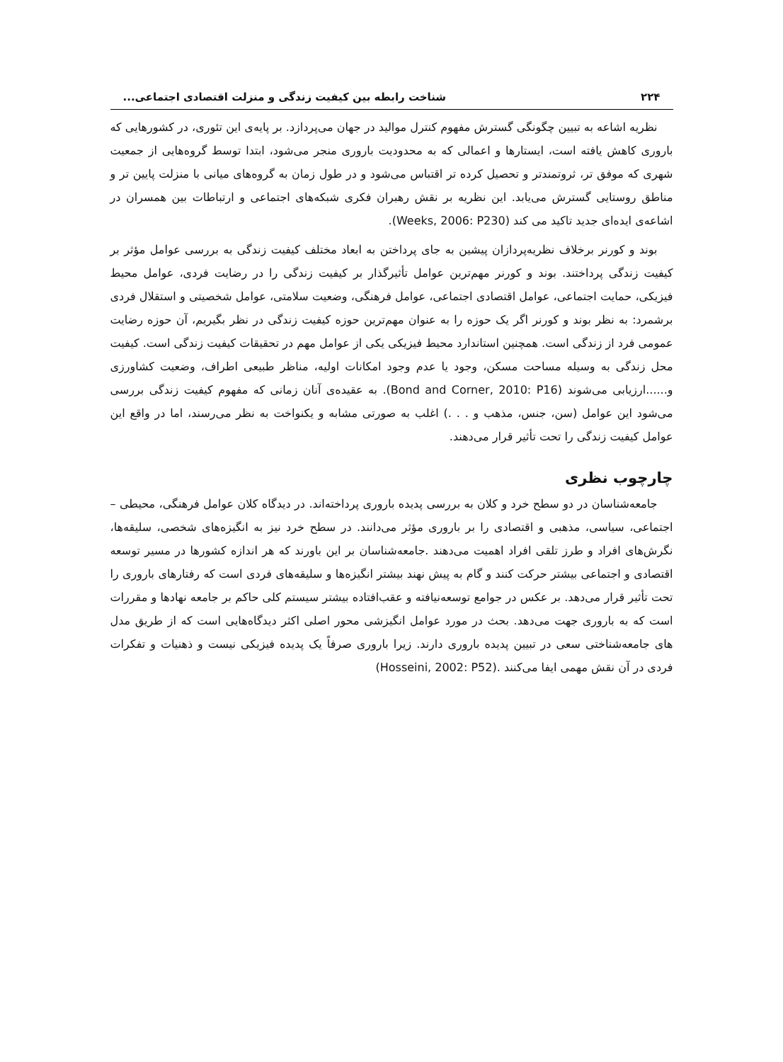۲۲۴ شناخت رابطه بین کیفیت زندگی و منزلت اقتصادی اجتماعی...
نظریه اشاعه به تبیین چگونگی گسترش مفهوم کنترل موالید در جهان می‌پردازد. بر پایه‌ی این تئوری، در کشورهایی که باروری کاهش یافته است، ایستارها و اعمالی که به محدودیت باروری منجر می‌شود، ابتدا توسط گروه‌هایی از جمعیت شهری که موفق تر، ثروتمندتر و تحصیل کرده تر اقتباس می‌شود و در طول زمان به گروه‌های میانی با منزلت پایین تر و مناطق روستایی گسترش می‌یابد. این نظریه بر نقش رهبران فکری شبکه‌های اجتماعی و ارتباطات بین همسران در اشاعه‌ی ایده‌ای جدید تاکید می کند (Weeks, 2006: P230).
بوند و کورنر برخلاف نظریه‌پردازان پیشین به جای پرداختن به ابعاد مختلف کیفیت زندگی به بررسی عوامل مؤثر بر کیفیت زندگی پرداختند. بوند و کورنر مهم‌ترین عوامل تأثیرگذار بر کیفیت زندگی را در رضایت فردی، عوامل محیط فیزیکی، حمایت اجتماعی، عوامل اقتصادی اجتماعی، عوامل فرهنگی، وضعیت سلامتی، عوامل شخصیتی و استقلال فردی برشمرد: به نظر بوند و کورنر اگر یک حوزه را به عنوان مهم‌ترین حوزه کیفیت زندگی در نظر بگیریم، آن حوزه رضایت عمومی فرد از زندگی است. همچنین استاندارد محیط فیزیکی یکی از عوامل مهم در تحقیقات کیفیت زندگی است. کیفیت محل زندگی به وسیله مساحت مسکن، وجود یا عدم وجود امکانات اولیه، مناظر طبیعی اطراف، وضعیت کشاورزی و......ارزیابی می‌شوند (Bond and Corner, 2010: P16). به عقیده‌ی آنان زمانی که مفهوم کیفیت زندگی بررسی می‌شود این عوامل (سن، جنس، مذهب و . . .) اغلب به صورتی مشابه و یکنواخت به نظر می‌رسند، اما در واقع این عوامل کیفیت زندگی را تحت تأثیر قرار می‌دهند.
چارچوب نظری
جامعه‌شناسان در دو سطح خرد و کلان به بررسی پدیده باروری پرداخته‌اند. در دیدگاه کلان عوامل فرهنگی، محیطی – اجتماعی، سیاسی، مذهبی و اقتصادی را بر باروری مؤثر می‌دانند. در سطح خرد نیز به انگیزه‌های شخصی، سلیقه‌ها، نگرش‌های افراد و طرز تلقی افراد اهمیت می‌دهند .جامعه‌شناسان بر این باورند که هر اندازه کشورها در مسیر توسعه اقتصادی و اجتماعی بیشتر حرکت کنند و گام به پیش نهند بیشتر انگیزه‌ها و سلیقه‌های فردی است که رفتارهای باروری را تحت تأثیر قرار می‌دهد. بر عکس در جوامع توسعه‌نیافته و عقب‌افتاده بیشتر سیستم کلی حاکم بر جامعه نهادها و مقررات است که به باروری جهت می‌دهد. بحث در مورد عوامل انگیزشی محور اصلی اکثر دیدگاه‌هایی است که از طریق مدل های جامعه‌شناختی سعی در تبیین پدیده باروری دارند. زیرا باروری صرفاً یک پدیده فیزیکی نیست و ذهنیات و تفکرات فردی در آن نقش مهمی ایفا می‌کنند .(Hosseini, 2002: P52)